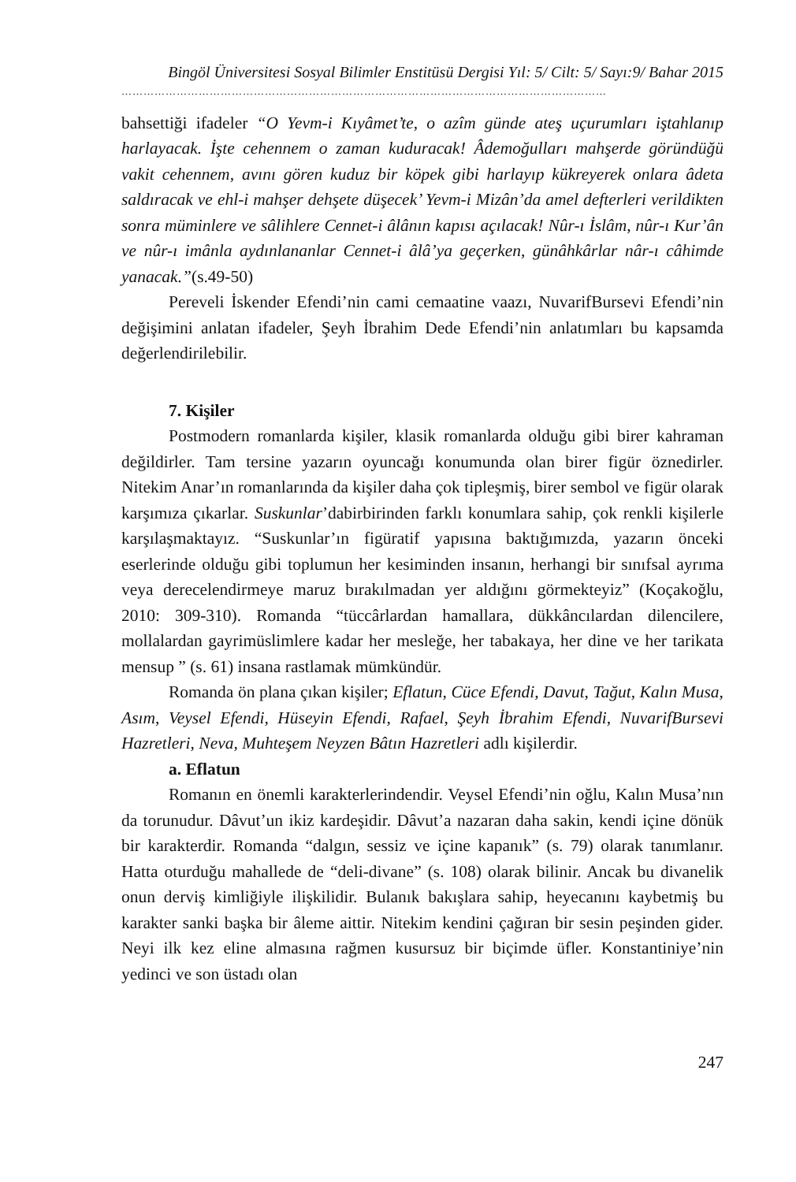Bingöl Üniversitesi Sosyal Bilimler Enstitüsü Dergisi Yıl: 5/ Cilt: 5/ Sayı:9/ Bahar 2015
……………………………………………………………………………………………………………………
bahsettiği ifadeler “O Yevm-i Kıyâmet’te, o azîm günde ateş uçurumları iştahlanıp harlayacak. İşte cehennem o zaman kuduracak! Âdemoğulları mahşerde göründüğü vakit cehennem, avını gören kuduz bir köpek gibi harlayıp kükreyerek onlara âdeta saldıracak ve ehl-i mahşer dehşete düşecek’ Yevm-i Mizân’da amel defterleri verildikten sonra müminlere ve sâlihlere Cennet-i âlânın kapısı açılacak! Nûr-ı İslâm, nûr-ı Kur’ân ve nûr-ı imânla aydınlananlar Cennet-i âlâ’ya geçerken, günâhkârlar nâr-ı câhimde yanacak.”(s.49-50)
Pereveli İskender Efendi’nin cami cemaatine vaazı, NuvarifBursevi Efendi’nin değişimini anlatan ifadeler, Şeyh İbrahim Dede Efendi’nin anlatımları bu kapsamda değerlendirilebilir.
7. Kişiler
Postmodern romanlarda kişiler, klasik romanlarda olduğu gibi birer kahraman değildirler. Tam tersine yazarın oyuncağı konumunda olan birer figür öznedirler. Nitekim Anar’ın romanlarında da kişiler daha çok tipleşmiş, birer sembol ve figür olarak karşımıza çıkarlar. Suskunlar’dabirbirinden farklı konumlara sahip, çok renkli kişilerle karşılaşmaktayız. “Suskunlar’ın figüratif yapısına baktığımızda, yazarın önceki eserlerinde olduğu gibi toplumun her kesiminden insanın, herhangi bir sınıfsal ayrıma veya derecelendirmeye maruz bırakılmadan yer aldığını görmekteyiz” (Koçakoğlu, 2010: 309-310). Romanda “tüccârlardan hamallara, dükkâncılardan dilencilere, mollalardan gayrimüslimlere kadar her mesleğe, her tabakaya, her dine ve her tarikata mensup ” (s. 61) insana rastlamak mümkündür.
Romanda ön plana çıkan kişiler; Eflatun, Cüce Efendi, Davut, Tağut, Kalın Musa, Asım, Veysel Efendi, Hüseyin Efendi, Rafael, Şeyh İbrahim Efendi, NuvarifBursevi Hazretleri, Neva, Muhteşem Neyzen Bâtın Hazretleri adlı kişilerdir.
a. Eflatun
Romanın en önemli karakterlerindendir. Veysel Efendi’nin oğlu, Kalın Musa’nın da torunudur. Dâvut’un ikiz kardeşidir. Dâvut’a nazaran daha sakin, kendi içine dönük bir karakterdir. Romanda “dalgın, sessiz ve içine kapanık” (s. 79) olarak tanımlanır. Hatta oturduğu mahallede de “deli-divane” (s. 108) olarak bilinir. Ancak bu divanelik onun derviş kimliğiyle ilişkilidir. Bulanık bakışlara sahip, heyecanını kaybetmiş bu karakter sanki başka bir âleme aittir. Nitekim kendini çağıran bir sesin peşinden gider. Neyi ilk kez eline almasına rağmen kusursuz bir biçimde üfler. Konstantiniye’nin yedinci ve son üstadı olan
247